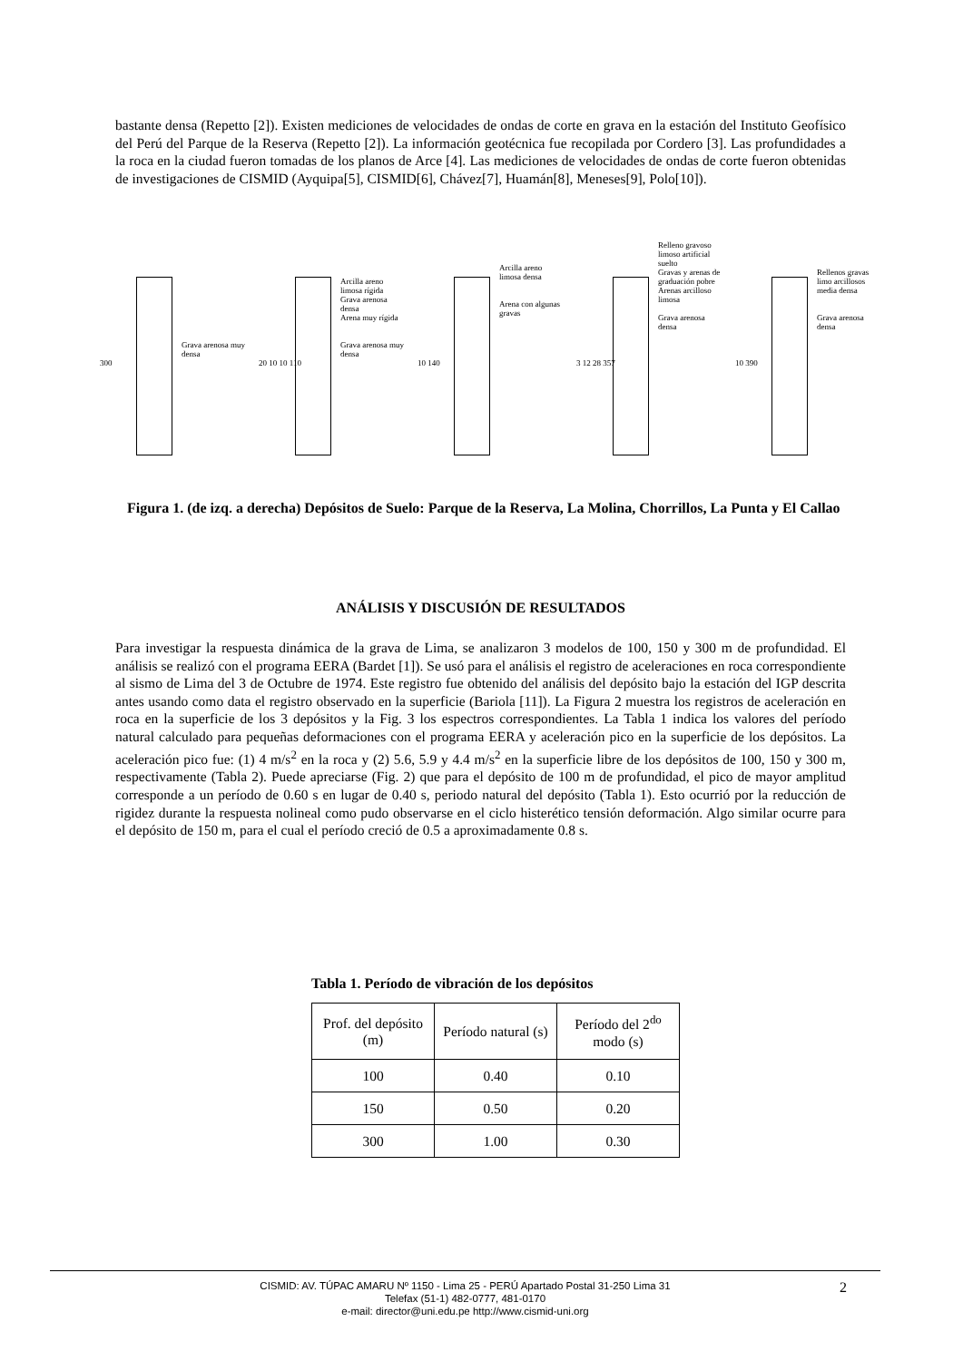bastante densa (Repetto [2]). Existen mediciones de velocidades de ondas de corte en grava en la estación del Instituto Geofísico del Perú del Parque de la Reserva (Repetto [2]). La información geotécnica fue recopilada por Cordero [3]. Las profundidades a la roca en la ciudad fueron tomadas de los planos de Arce [4]. Las mediciones de velocidades de ondas de corte fueron obtenidas de investigaciones de CISMID (Ayquipa[5], CISMID[6], Chávez[7], Huamán[8], Meneses[9], Polo[10]).
300
Grava arenosa muy densa
20 10 10 110
Arcilla areno limosa rígida
Grava arenosa densa
Arena muy rígida
Grava arenosa muy densa
10 140
Arcilla areno limosa densa
Arena con algunas gravas
3 12 28 357
Relleno gravoso limoso artificial suelto
Gravas y arenas de graduación pobre
Arenas arcilloso limosa
Grava arenosa densa
10 390
Rellenos gravas limo arcillosos media densa
Grava arenosa densa
Figura 1. (de izq. a derecha) Depósitos de Suelo: Parque de la Reserva, La Molina, Chorrillos, La Punta y El Callao
ANÁLISIS Y DISCUSIÓN DE RESULTADOS
Para investigar la respuesta dinámica de la grava de Lima, se analizaron 3 modelos de 100, 150 y 300 m de profundidad. El análisis se realizó con el programa EERA (Bardet [1]). Se usó para el análisis el registro de aceleraciones en roca correspondiente al sismo de Lima del 3 de Octubre de 1974. Este registro fue obtenido del análisis del depósito bajo la estación del IGP descrita antes usando como data el registro observado en la superficie (Bariola [11]). La Figura 2 muestra los registros de aceleración en roca en la superficie de los 3 depósitos y la Fig. 3 los espectros correspondientes. La Tabla 1 indica los valores del período natural calculado para pequeñas deformaciones con el programa EERA y aceleración pico en la superficie de los depósitos. La aceleración pico fue: (1) 4 m/s<sup>2</sup> en la roca y (2) 5.6, 5.9 y 4.4 m/s<sup>2</sup> en la superficie libre de los depósitos de 100, 150 y 300 m, respectivamente (Tabla 2). Puede apreciarse (Fig. 2) que para el depósito de 100 m de profundidad, el pico de mayor amplitud corresponde a un período de 0.60 s en lugar de 0.40 s, periodo natural del depósito (Tabla 1). Esto ocurrió por la reducción de rigidez durante la respuesta nolineal como pudo observarse en el ciclo histerético tensión deformación. Algo similar ocurre para el depósito de 150 m, para el cual el período creció de 0.5 a aproximadamente 0.8 s.
Tabla 1. Período de vibración de los depósitos
| Prof. del depósito (m) | Período natural (s) | Período del 2<sup>do</sup> modo (s) |
| 100 | 0.40 | 0.10 |
| 150 | 0.50 | 0.20 |
| 300 | 1.00 | 0.30 |
CISMID: AV. TÚPAC AMARU Nº 1150 - Lima 25 - PERÚ Apartado Postal 31-250 Lima 31
Telefax (51-1) 482-0777, 481-0170
e-mail: director@uni.edu.pe http://www.cismid-uni.org
2